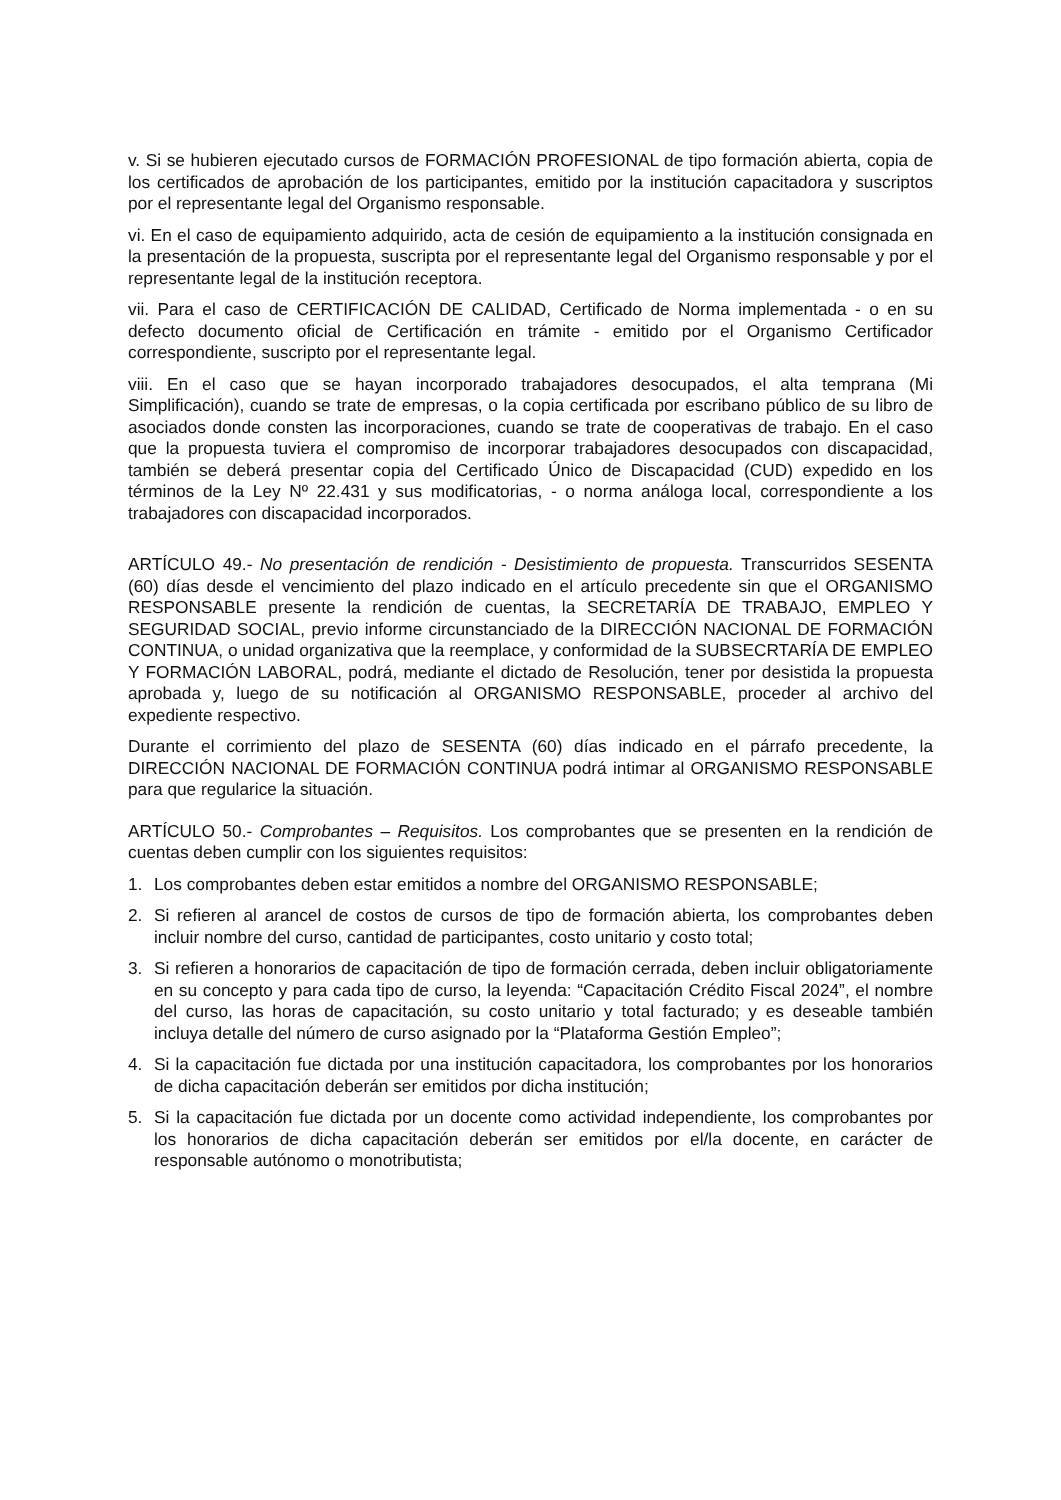v. Si se hubieren ejecutado cursos de FORMACIÓN PROFESIONAL de tipo formación abierta, copia de los certificados de aprobación de los participantes, emitido por la institución capacitadora y suscriptos por el representante legal del Organismo responsable.
vi. En el caso de equipamiento adquirido, acta de cesión de equipamiento a la institución consignada en la presentación de la propuesta, suscripta por el representante legal del Organismo responsable y por el representante legal de la institución receptora.
vii. Para el caso de CERTIFICACIÓN DE CALIDAD, Certificado de Norma implementada - o en su defecto documento oficial de Certificación en trámite - emitido por el Organismo Certificador correspondiente, suscripto por el representante legal.
viii. En el caso que se hayan incorporado trabajadores desocupados, el alta temprana (Mi Simplificación), cuando se trate de empresas, o la copia certificada por escribano público de su libro de asociados donde consten las incorporaciones, cuando se trate de cooperativas de trabajo. En el caso que la propuesta tuviera el compromiso de incorporar trabajadores desocupados con discapacidad, también se deberá presentar copia del Certificado Único de Discapacidad (CUD) expedido en los términos de la Ley Nº 22.431 y sus modificatorias, - o norma análoga local, correspondiente a los trabajadores con discapacidad incorporados.
ARTÍCULO 49.- No presentación de rendición - Desistimiento de propuesta. Transcurridos SESENTA (60) días desde el vencimiento del plazo indicado en el artículo precedente sin que el ORGANISMO RESPONSABLE presente la rendición de cuentas, la SECRETARÍA DE TRABAJO, EMPLEO Y SEGURIDAD SOCIAL, previo informe circunstanciado de la DIRECCIÓN NACIONAL DE FORMACIÓN CONTINUA, o unidad organizativa que la reemplace, y conformidad de la SUBSECRTARÍA DE EMPLEO Y FORMACIÓN LABORAL, podrá, mediante el dictado de Resolución, tener por desistida la propuesta aprobada y, luego de su notificación al ORGANISMO RESPONSABLE, proceder al archivo del expediente respectivo.
Durante el corrimiento del plazo de SESENTA (60) días indicado en el párrafo precedente, la DIRECCIÓN NACIONAL DE FORMACIÓN CONTINUA podrá intimar al ORGANISMO RESPONSABLE para que regularice la situación.
ARTÍCULO 50.- Comprobantes – Requisitos. Los comprobantes que se presenten en la rendición de cuentas deben cumplir con los siguientes requisitos:
1. Los comprobantes deben estar emitidos a nombre del ORGANISMO RESPONSABLE;
2. Si refieren al arancel de costos de cursos de tipo de formación abierta, los comprobantes deben incluir nombre del curso, cantidad de participantes, costo unitario y costo total;
3. Si refieren a honorarios de capacitación de tipo de formación cerrada, deben incluir obligatoriamente en su concepto y para cada tipo de curso, la leyenda: “Capacitación Crédito Fiscal 2024”, el nombre del curso, las horas de capacitación, su costo unitario y total facturado; y es deseable también incluya detalle del número de curso asignado por la “Plataforma Gestión Empleo”;
4. Si la capacitación fue dictada por una institución capacitadora, los comprobantes por los honorarios de dicha capacitación deberán ser emitidos por dicha institución;
5. Si la capacitación fue dictada por un docente como actividad independiente, los comprobantes por los honorarios de dicha capacitación deberán ser emitidos por el/la docente, en carácter de responsable autónomo o monotributista;